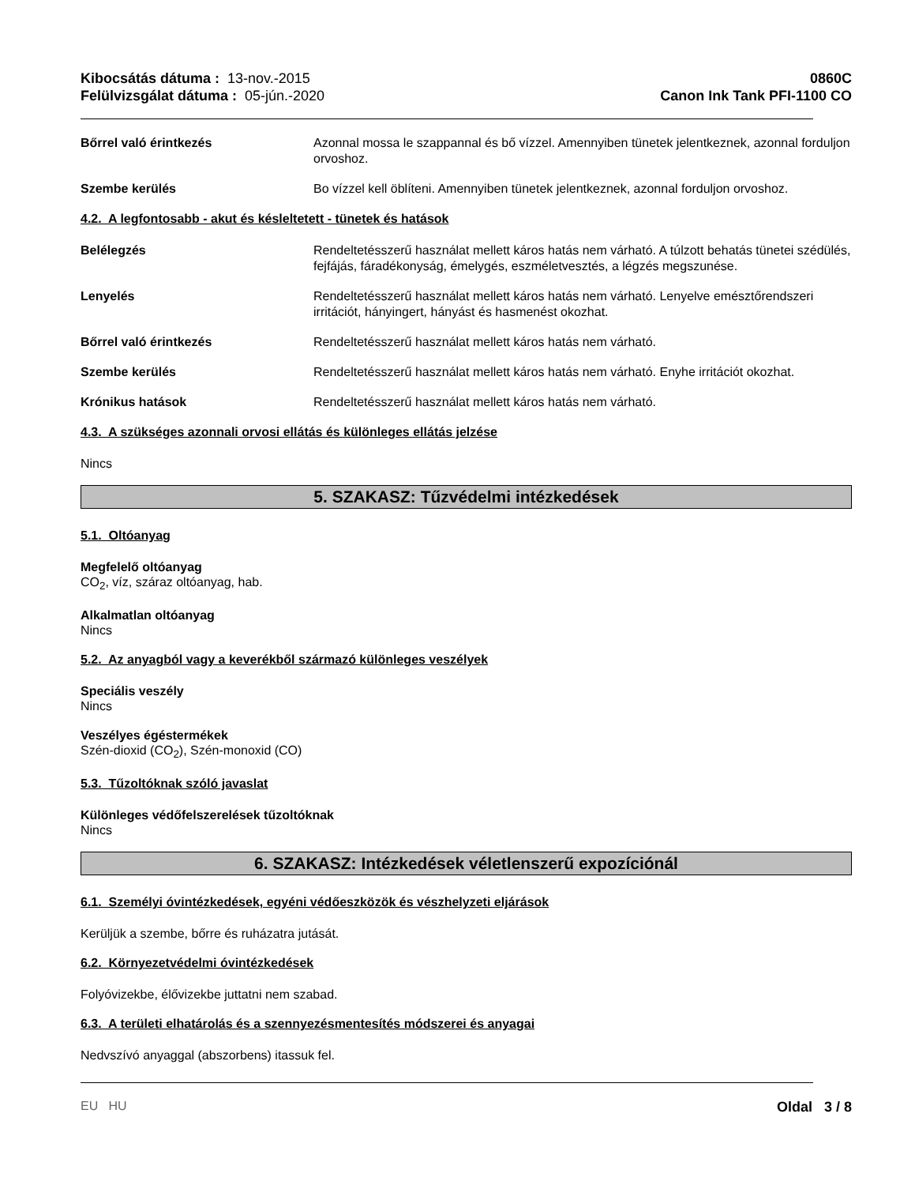Kibocsátás dátuma : 13-nov.-2015
Felülvizsgálat dátuma : 05-jún.-2020
0860C
Canon Ink Tank PFI-1100 CO
Bőrrel való érintkezés Azonnal mossa le szappannal és bő vízzel. Amennyiben tünetek jelentkeznek, azonnal forduljon orvoshoz.
Szembe kerülés Bo vízzel kell öblíteni. Amennyiben tünetek jelentkeznek, azonnal forduljon orvoshoz.
4.2. A legfontosabb - akut és késleltetett - tünetek és hatások
Belélegzés Rendeltetésszerű használat mellett káros hatás nem várható. A túlzott behatás tünetei szédülés, fejfájás, fáradékonyság, émelygés, eszméletvesztés, a légzés megszunése.
Lenyelés Rendeltetésszerű használat mellett káros hatás nem várható. Lenyelve emésztőrendszeri irritációt, hányingert, hányást és hasmenést okozhat.
Bőrrel való érintkezés Rendeltetésszerű használat mellett káros hatás nem várható.
Szembe kerülés Rendeltetésszerű használat mellett káros hatás nem várható. Enyhe irritációt okozhat.
Krónikus hatások Rendeltetésszerű használat mellett káros hatás nem várható.
4.3. A szükséges azonnali orvosi ellátás és különleges ellátás jelzése
Nincs
5. SZAKASZ: Tűzvédelmi intézkedések
5.1. Oltóanyag
Megfelelő oltóanyag
CO<sub>2</sub>, víz, száraz oltóanyag, hab.
Alkalmatlan oltóanyag
Nincs
5.2. Az anyagból vagy a keverékből származó különleges veszélyek
Speciális veszély
Nincs
Veszélyes égéstermékek
Szén-dioxid (CO<sub>2</sub>), Szén-monoxid (CO)
5.3. Tűzoltóknak szóló javaslat
Különleges védőfelszerelések tűzoltóknak
Nincs
6. SZAKASZ: Intézkedések véletlenszerű expozíciónál
6.1. Személyi óvintézkedések, egyéni védőeszközök és vészhelyzeti eljárások
Kerüljük a szembe, bőrre és ruházatra jutását.
6.2. Környezetvédelmi óvintézkedések
Folyóvizekbe, élővizekbe juttatni nem szabad.
6.3. A területi elhatárolás és a szennyezésmentesítés módszerei és anyagai
Nedvszívó anyaggal (abszorbens) itassuk fel.
EU HU Oldal 3 / 8